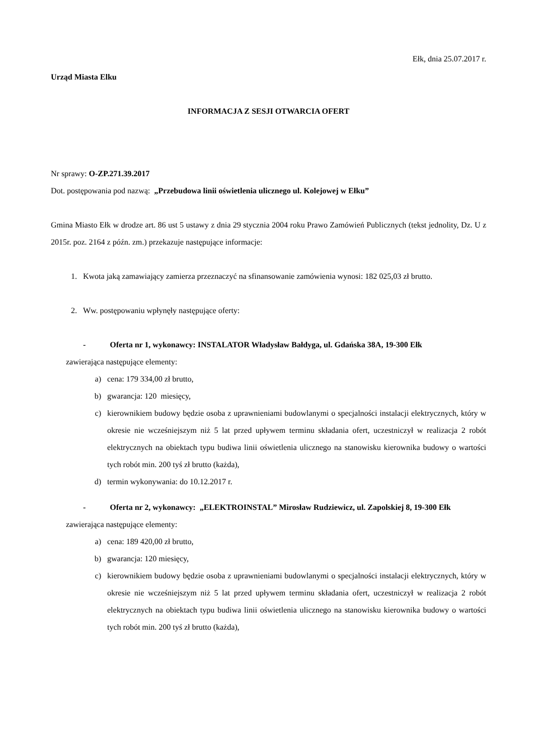Ełk, dnia 25.07.2017 r.
Urząd Miasta Elku
INFORMACJA Z SESJI OTWARCIA OFERT
Nr sprawy: O-ZP.271.39.2017
Dot. postępowania pod nazwą: „Przebudowa linii oświetlenia ulicznego ul. Kolejowej w Ełku”
Gmina Miasto Ełk w drodze art. 86 ust 5 ustawy z dnia 29 stycznia 2004 roku Prawo Zamówień Publicznych (tekst jednolity, Dz. U z 2015r. poz. 2164 z późn. zm.) przekazuje następujące informacje:
1. Kwota jaką zamawiający zamierza przeznaczyć na sfinansowanie zamówienia wynosi: 182 025,03 zł brutto.
2. Ww. postępowaniu wpłynęły następujące oferty:
- Oferta nr 1, wykonawcy: INSTALATOR Władysław Bałdyga, ul. Gdańska 38A, 19-300 Ełk
zawierająca następujące elementy:
a) cena: 179 334,00 zł brutto,
b) gwarancja: 120 miesięcy,
c) kierownikiem budowy będzie osoba z uprawnieniami budowlanymi o specjalności instalacji elektrycznych, który w okresie nie wcześniejszym niż 5 lat przed upływem terminu składania ofert, uczestniczył w realizacja 2 robót elektrycznych na obiektach typu budiwa linii oświetlenia ulicznego na stanowisku kierownika budowy o wartości tych robót min. 200 tyś zł brutto (każda),
d) termin wykonywania: do 10.12.2017 r.
- Oferta nr 2, wykonawcy: „ELEKTROINSTAL” Mirosław Rudziewicz, ul. Zapolskiej 8, 19-300 Ełk
zawierająca następujące elementy:
a) cena: 189 420,00 zł brutto,
b) gwarancja: 120 miesięcy,
c) kierownikiem budowy będzie osoba z uprawnieniami budowlanymi o specjalności instalacji elektrycznych, który w okresie nie wcześniejszym niż 5 lat przed upływem terminu składania ofert, uczestniczył w realizacja 2 robót elektrycznych na obiektach typu budiwa linii oświetlenia ulicznego na stanowisku kierownika budowy o wartości tych robót min. 200 tyś zł brutto (każda),